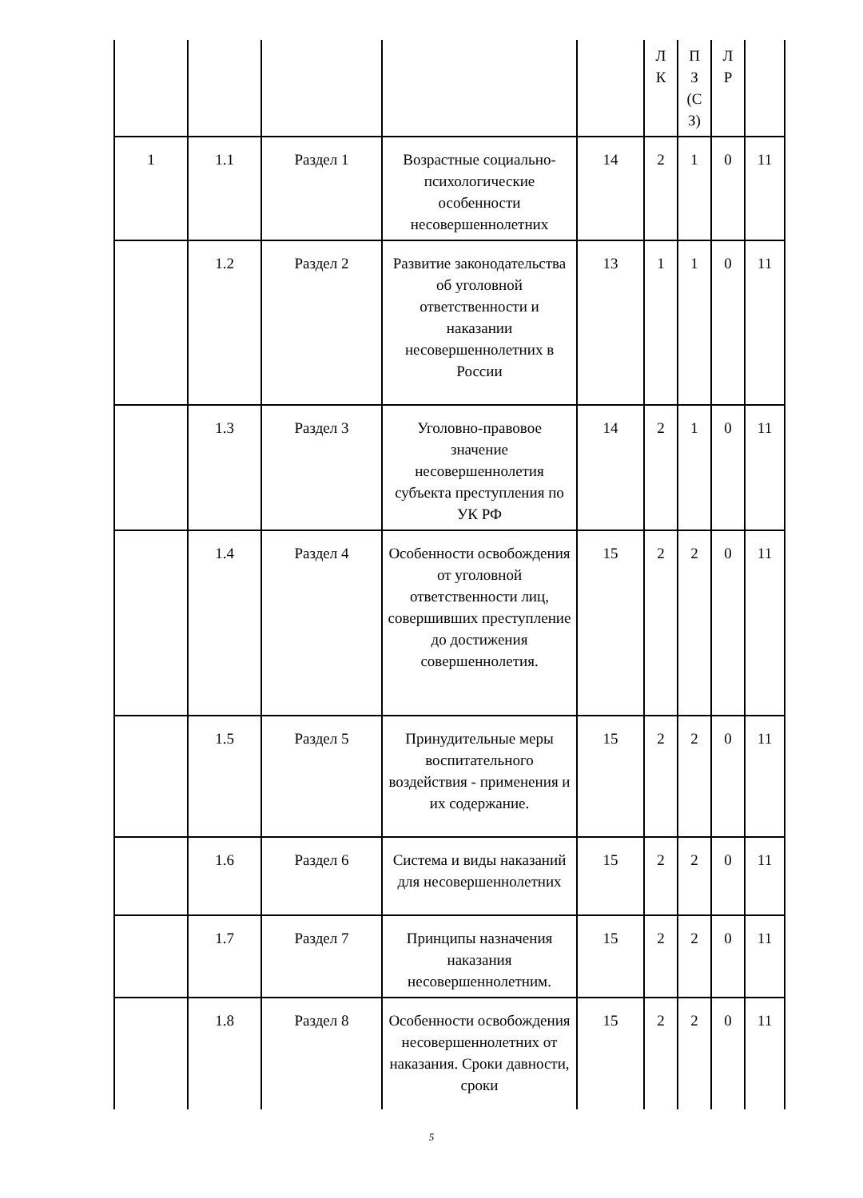| | | | | | Л К | П З (С З) | Л Р | |
| 1 | 1.1 | Раздел 1 | Возрастные социально-психологические особенности несовершеннолетних | 14 | 2 | 1 | 0 | 11 |
| | 1.2 | Раздел 2 | Развитие законодательства об уголовной ответственности и наказании несовершеннолетних в России | 13 | 1 | 1 | 0 | 11 |
| | 1.3 | Раздел 3 | Уголовно-правовое значение несовершеннолетия субъекта преступления по УК РФ | 14 | 2 | 1 | 0 | 11 |
| | 1.4 | Раздел 4 | Особенности освобождения от уголовной ответственности лиц, совершивших преступление до достижения совершеннолетия. | 15 | 2 | 2 | 0 | 11 |
| | 1.5 | Раздел 5 | Принудительные меры воспитательного воздействия - применения и их содержание. | 15 | 2 | 2 | 0 | 11 |
| | 1.6 | Раздел 6 | Система и виды наказаний для несовершеннолетних | 15 | 2 | 2 | 0 | 11 |
| | 1.7 | Раздел 7 | Принципы назначения наказания несовершеннолетним. | 15 | 2 | 2 | 0 | 11 |
| | 1.8 | Раздел 8 | Особенности освобождения несовершеннолетних от наказания. Сроки давности, сроки | 15 | 2 | 2 | 0 | 11 |
5